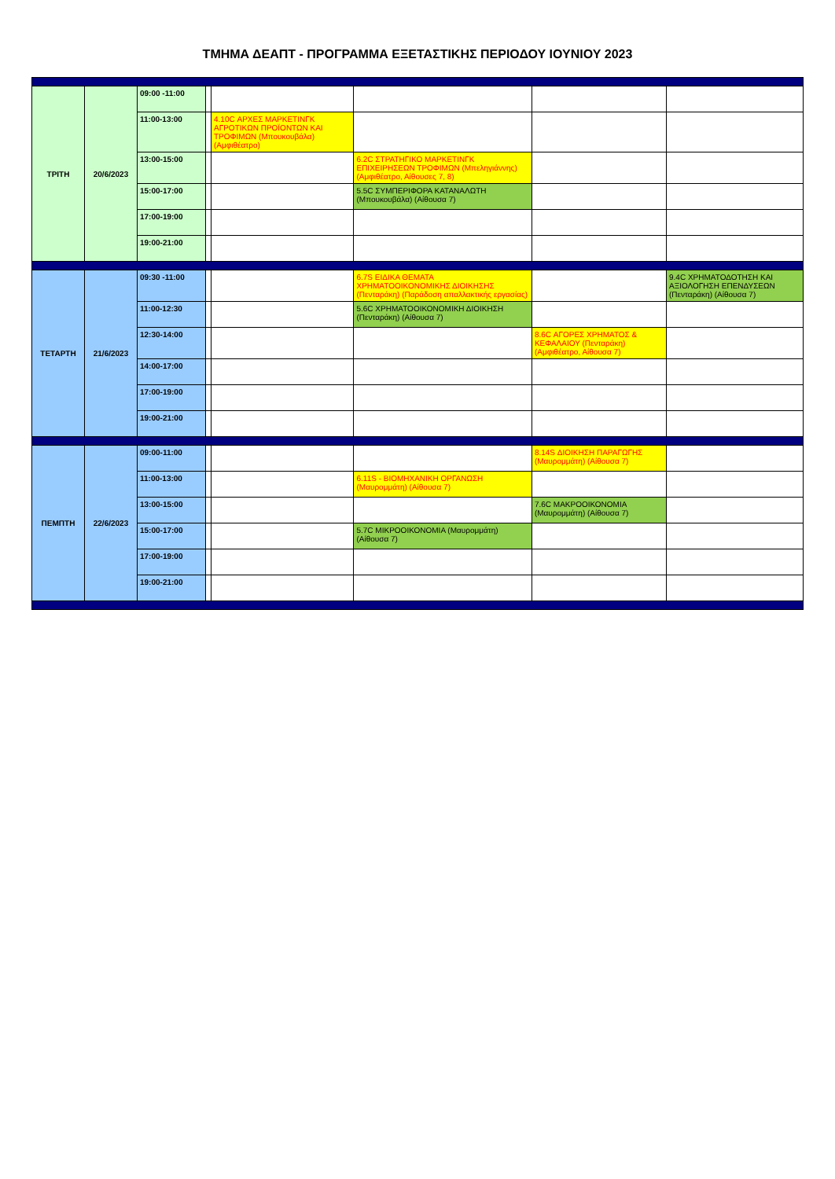ΤΜΗΜΑ ΔΕΑΠΤ - ΠΡΟΓΡΑΜΜΑ ΕΞΕΤΑΣΤΙΚΗΣ ΠΕΡΙΟΔΟΥ ΙΟΥΝΙΟΥ 2023
| ΤΡΙΤΗ | 20/6/2023 | 09:00 -11:00 | | | | | |
| | | 11:00-13:00 | | 4.10C ΑΡΧΕΣ ΜΑΡΚΕΤΙΝΓΚ ΑΓΡΟΤΙΚΩΝ ΠΡΟΪΟΝΤΩΝ ΚΑΙ ΤΡΟΦΙΜΩΝ (Μπουκουβάλα) (Αμφιθέατρο) | | | |
| | | 13:00-15:00 | | | 6.2C ΣΤΡΑΤΗΓΙΚΟ ΜΑΡΚΕΤΙΝΓΚ ΕΠΙΧΕΙΡΗΣΕΩΝ ΤΡΟΦΙΜΩΝ (Μπεληγιάννης) (Αμφιθέατρο, Αίθουσες 7, 8) | | |
| | | 15:00-17:00 | | | 5.5C ΣΥΜΠΕΡΙΦΟΡΑ ΚΑΤΑΝΑΛΩΤΗ (Μπουκουβάλα) (Αίθουσα 7) | | |
| | | 17:00-19:00 | | | | | |
| | | 19:00-21:00 | | | | | |
| ΤΕΤΑΡΤΗ | 21/6/2023 | 09:30 -11:00 | | | 6.7S ΕΙΔΙΚΑ ΘΕΜΑΤΑ ΧΡΗΜΑΤΟΟΙΚΟΝΟΜΙΚΗΣ ΔΙΟΙΚΗΣΗΣ (Πενταράκη) (Παράδοση απαλλακτικής εργασίας) | | 9.4C ΧΡΗΜΑΤΟΔΟΤΗΣΗ ΚΑΙ ΑΞΙΟΛΟΓΗΣΗ ΕΠΕΝΔΥΣΕΩΝ (Πενταράκη) (Αίθουσα 7) |
| | | 11:00-12:30 | | | 5.6C ΧΡΗΜΑΤΟΟΙΚΟΝΟΜΙΚΗ ΔΙΟΙΚΗΣΗ (Πενταράκη) (Αίθουσα 7) | | |
| | | 12:30-14:00 | | | | 8.6C ΑΓΟΡΕΣ ΧΡΗΜΑΤΟΣ & ΚΕΦΑΛΑΙΟΥ (Πενταράκη) (Αμφιθέατρο, Αίθουσα 7) | |
| | | 14:00-17:00 | | | | | |
| | | 17:00-19:00 | | | | | |
| | | 19:00-21:00 | | | | | |
| ΠΕΜΠΤΗ | 22/6/2023 | 09:00-11:00 | | | | 8.14S ΔΙΟΙΚΗΣΗ ΠΑΡΑΓΩΓΗΣ (Μαυρομμάτη) (Αίθουσα 7) | |
| | | 11:00-13:00 | | | 6.11S - ΒΙΟΜΗΧΑΝΙΚΗ ΟΡΓΑΝΩΣΗ (Μαυρομμάτη) (Αίθουσα 7) | | |
| | | 13:00-15:00 | | | | 7.6C ΜΑΚΡΟΟΙΚΟΝΟΜΙΑ (Μαυρομμάτη) (Αίθουσα 7) | |
| | | 15:00-17:00 | | | 5.7C ΜΙΚΡΟΟΙΚΟΝΟΜΙΑ (Μαυρομμάτη) (Αίθουσα 7) | | |
| | | 17:00-19:00 | | | | | |
| | | 19:00-21:00 | | | | | |